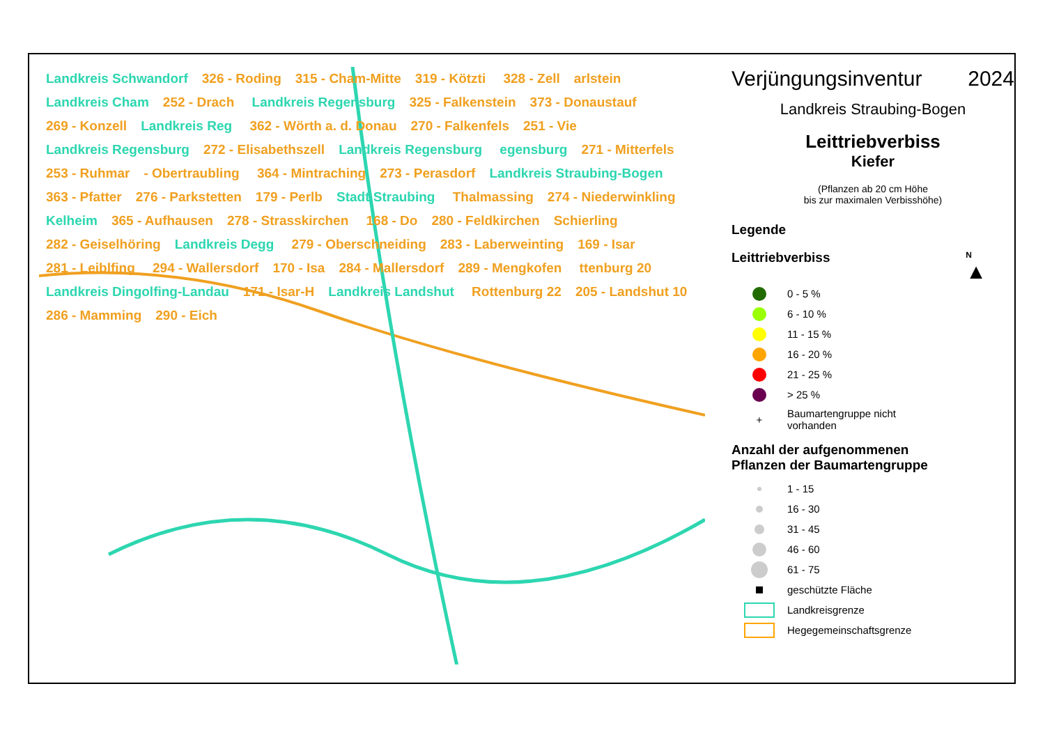Landkreis Schwandorf 326 - Roding 315 - Cham-Mitte 319 - Kötzti 328 - Zell arlstein Landkreis Cham 252 - Drach Landkreis Regensburg 325 - Falkenstein 373 - Donaustauf 269 - Konzell Landkreis Reg 362 - Wörth a. d. Donau 270 - Falkenfels 251 - Vie Landkreis Regensburg 272 - Elisabethszell Landkreis Regensburg egensburg 271 - Mitterfels 253 - Ruhmar - Obertraubling 364 - Mintraching 273 - Perasdorf Landkreis Straubing-Bogen 363 - Pfatter 276 - Parkstetten 179 - Perlb Stadt Straubing Thalmassing 274 - Niederwinkling Kelheim 365 - Aufhausen 278 - Strasskirchen 168 - Do 280 - Feldkirchen Schierling 282 - Geiselhöring Landkreis Degg 279 - Oberschneiding 283 - Laberweinting 169 - Isar 281 - Leiblfing 294 - Wallersdorf 170 - Isa 284 - Mallersdorf 289 - Mengkofen ttenburg 20 Landkreis Dingolfing-Landau 171 - Isar-H Landkreis Landshut Rottenburg 22 205 - Landshut 10 286 - Mamming 290 - Eich
Verjüngungsinventur 2024
Landkreis Straubing-Bogen
Leittriebverbiss
Kiefer
(Pflanzen ab 20 cm Höhe
bis zur maximalen Verbisshöhe)
Legende
Leittriebverbiss
N
▲
0 - 5 %
6 - 10 %
11 - 15 %
16 - 20 %
21 - 25 %
> 25 %
+
Baumartengruppe nicht
vorhanden
Anzahl der aufgenommenen
Pflanzen der Baumartengruppe
1 - 15
16 - 30
31 - 45
46 - 60
61 - 75
geschützte Fläche
Landkreisgrenze
Hegegemeinschaftsgrenze